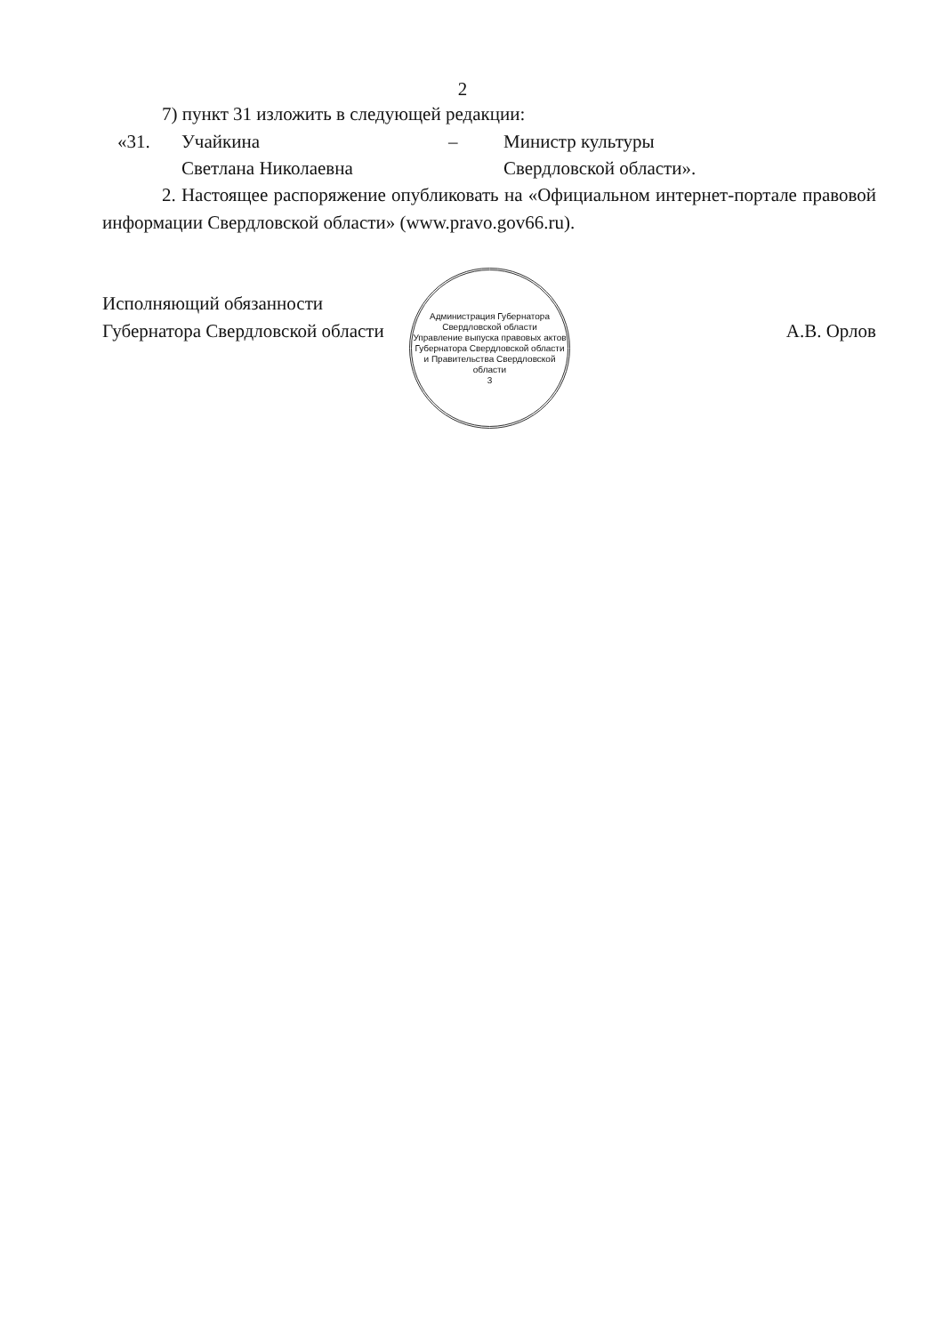2
7) пункт 31 изложить в следующей редакции:
| «31. | Учайкина | – | Министр культуры |
| | Светлана Николаевна | | Свердловской области». |
2. Настоящее распоряжение опубликовать на «Официальном интернет-портале правовой информации Свердловской области» (www.pravo.gov66.ru).
Исполняющий обязанности
Губернатора Свердловской области
Администрация Губернатора Свердловской области
Управление выпуска правовых актов Губернатора Свердловской области и Правительства Свердловской области
3
А.В. Орлов